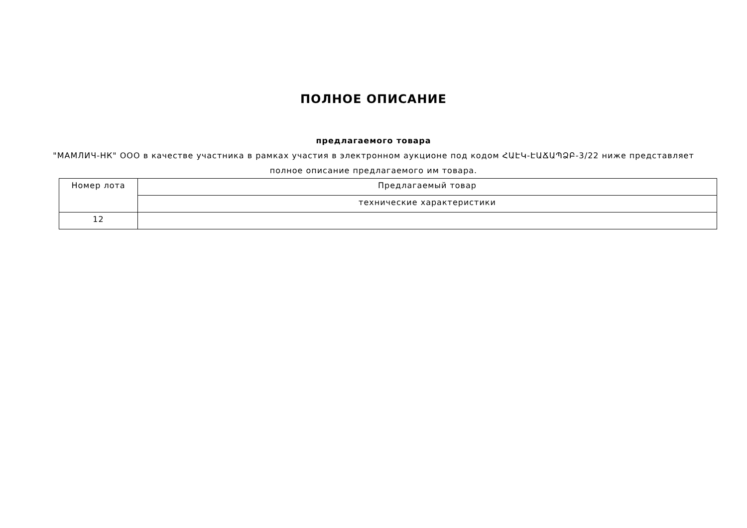ПОЛНОЕ ОПИСАНИЕ
предлагаемого товара
"МАМЛИЧ-НК" ООО в качестве участника в рамках участия в электронном аукционе под кодом ՀԱԷԿ-ԷԱՃԱՊՁԲ-3/22 ниже представляет полное описание предлагаемого им товара.
| Номер лота | Предлагаемый товар |
| | технические характеристики |
| 12 | |